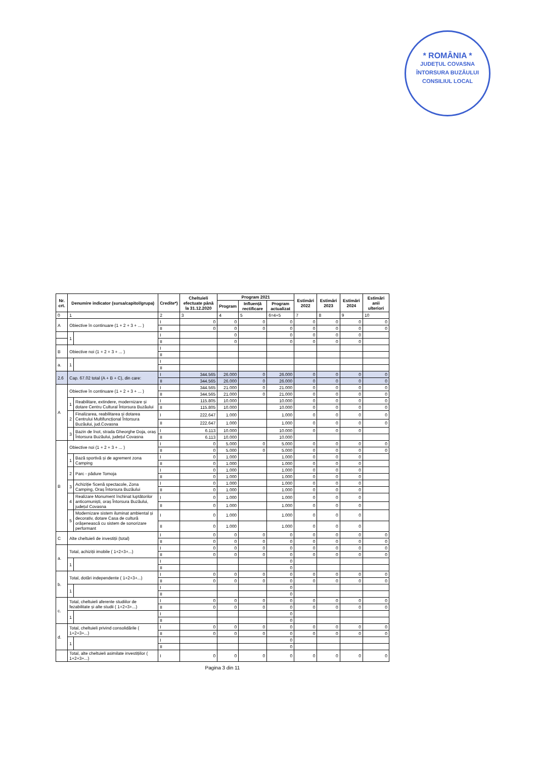* ROMÂNIA *
JUDEȚUL COVASNA
ÎNTORSURA BUZĂULUI
CONSILIUL LOCAL
| Nr. crt. | Denumire indicator (sursa/capitol/grupa) | | Credite*) | Cheltuieli efectuate până la 31.12.2020 | Program 2021 | | | Estimări 2022 | Estimări 2023 | Estimări 2024 | Estimări anii ulteriori |
| --- | --- | --- | --- | --- | --- | --- | --- | --- | --- | --- | --- |
| | | | | | Program | Influență rectificare | Program actualizat | | | | |
| 0 | 1 | | 2 | 3 | 4 | 5 | 6=4+5 | 7 | 8 | 9 | 10 |
| A | Obiective în continuare (1 + 2 + 3 + ... ) | | I | 0 | 0 | 0 | 0 | 0 | 0 | 0 | 0 |
| | | | II | 0 | 0 | 0 | 0 | 0 | 0 | 0 | 0 |
| | 1 | | I | | 0 | | 0 | 0 | 0 | 0 | |
| | | | II | | 0 | | 0 | 0 | 0 | 0 | |
| B | Obiective noi (1 + 2 + 3 + ... ) | | I | | | | | | | | |
| | | | II | | | | | | | | |
| a. | 1 | | I | | | | | | | | |
| | | | II | | | | | | | | |
| 2.6 | Cap. 67.02 total (A + B + C), din care: | | I | 344.565 | 26.000 | 0 | 26.000 | 0 | 0 | 0 | 0 |
| | | | II | 344.565 | 26.000 | 0 | 26.000 | 0 | 0 | 0 | 0 |
| A | Obiective în continuare (1 + 2 + 3 + ... ) | | I | 344.565 | 21.000 | 0 | 21.000 | 0 | 0 | 0 | 0 |
| | | | II | 344.565 | 21.000 | 0 | 21.000 | 0 | 0 | 0 | 0 |
| | 1 | Reabilitare, extindere, modernizare și dotare Centru Cultural Întorsura Buzăului | I | 115.805 | 10.000 | | 10.000 | 0 | 0 | 0 | 0 |
| | | | II | 115.805 | 10.000 | | 10.000 | 0 | 0 | 0 | 0 |
| | 2 | Finalizarea, reabilitarea și dotarea Centrului Multifuncțional Întorsura Buzăului, jud.Covasna | I | 222.647 | 1.000 | | 1.000 | 0 | 0 | 0 | 0 |
| | | | II | 222.647 | 1.000 | | 1.000 | 0 | 0 | 0 | 0 |
| | 3 | Bazin de înot, strada Gheorghe Doja, oraș Întorsura Buzăului, județul Covasna | I | 6.113 | 10.000 | | 10.000 | 0 | 0 | 0 | |
| | | | II | 6.113 | 10.000 | | 10.000 | | | | |
| B | Obiective noi (1 + 2 + 3 + ... ) | | I | 0 | 5.000 | 0 | 5.000 | 0 | 0 | 0 | 0 |
| | | | II | 0 | 5.000 | 0 | 5.000 | 0 | 0 | 0 | 0 |
| | 1 | Bază sportivă și de agrement zona Camping | I | 0 | 1.000 | | 1.000 | 0 | 0 | 0 | |
| | | | II | 0 | 1.000 | | 1.000 | 0 | 0 | 0 | |
| | 2 | Parc - pădure Tomoja | I | 0 | 1.000 | | 1.000 | 0 | 0 | 0 | |
| | | | II | 0 | 1.000 | | 1.000 | 0 | 0 | 0 | |
| | 3 | Achiziție Scenă spectacole, Zona Camping, Oraș Întorsura Buzăului | I | 0 | 1.000 | | 1.000 | 0 | 0 | 0 | |
| | | | II | 0 | 1.000 | | 1.000 | 0 | 0 | 0 | |
| | 4 | Realizare Monument închinat luptătorilor anticomuniști, oraș Întorsura Buzăului, județul Covasna | I | 0 | 1.000 | | 1.000 | 0 | 0 | 0 | |
| | | | II | 0 | 1.000 | | 1.000 | 0 | 0 | 0 | |
| | 5 | Modernizare sistem iluminat ambiental și decorativ, dotare Casa de cultură orășenească cu sistem de sonorizare performant | I | 0 | 1.000 | | 1.000 | 0 | 0 | 0 | |
| | | | II | 0 | 1.000 | | 1.000 | 0 | 0 | 0 | |
| C | Alte cheltuieli de investiții (total) | | I | 0 | 0 | 0 | 0 | 0 | 0 | 0 | 0 |
| | | | II | 0 | 0 | 0 | 0 | 0 | 0 | 0 | 0 |
| a. | Total, achiziții imobile ( 1+2+3+...) | | I | 0 | 0 | 0 | 0 | 0 | 0 | 0 | 0 |
| | | | II | 0 | 0 | 0 | 0 | 0 | 0 | 0 | 0 |
| | 1 | | I | | | | 0 | | | | |
| | | | II | | | | 0 | | | | |
| b. | Total, dotări independente ( 1+2+3+...) | | I | 0 | 0 | 0 | 0 | 0 | 0 | 0 | 0 |
| | | | II | 0 | 0 | 0 | 0 | 0 | 0 | 0 | 0 |
| | 1 | | I | | | | 0 | | | | |
| | | | II | | | | 0 | | | | |
| c. | Total, cheltuieli aferente studiilor de fezabilitate și alte studii ( 1+2+3+...) | | I | 0 | 0 | 0 | 0 | 0 | 0 | 0 | 0 |
| | | | II | 0 | 0 | 0 | 0 | 0 | 0 | 0 | 0 |
| | 1 | | I | | | | 0 | | | | |
| | | | II | | | | 0 | | | | |
| d. | Total, cheltuieli privind consolidările ( 1+2+3+...) | | I | 0 | 0 | 0 | 0 | 0 | 0 | 0 | 0 |
| | | | II | 0 | 0 | 0 | 0 | 0 | 0 | 0 | 0 |
| | 1 | | I | | | | 0 | | | | |
| | | | II | | | | 0 | | | | |
| | Total, alte cheltuieli asimilate investițiilor ( 1+2+3+...) | | I | 0 | 0 | 0 | 0 | 0 | 0 | 0 | 0 |
Pagina 3 din 11